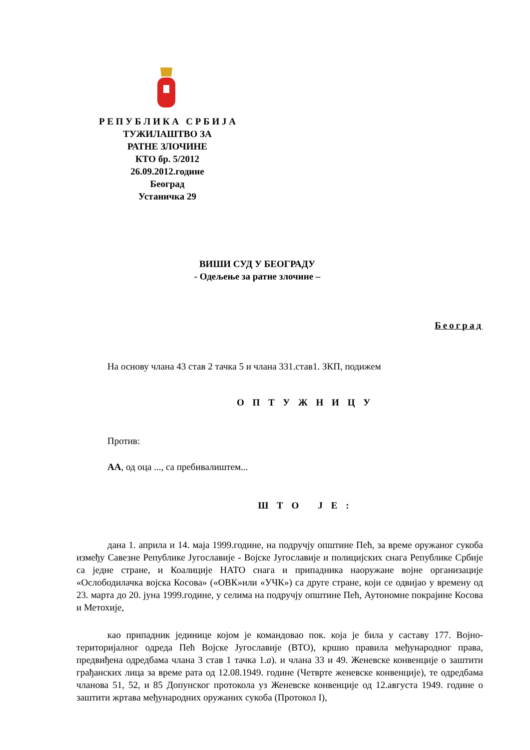Р Е П У Б Л И К А С Р Б И Ј А
ТУЖИЛАШТВО ЗА
РАТНЕ ЗЛОЧИНЕ
КТО бр. 5/2012
26.09.2012.године
Београд
Устаничка 29
ВИШИ СУД У БЕОГРАДУ
- Одељење за ратне злочине –
Београд
На основу члана 43 став 2 тачка 5 и члана 331.став1. ЗКП, подижем
О П Т У Ж Н И Ц У
Против:
АА, од оца ..., са пребивалиштем...
Ш Т О Ј Е :
дана 1. априла и 14. маја 1999.године, на подручју општине Пећ, за време оружаног сукоба између Савезне Републике Југославије - Војске Југославије и полицијских снага Републике Србије са једне стране, и Коалиције НАТО снага и припадника наоружане војне организације «Ослободилачка војска Косова» («ОВК»или «УЧК») са друге стране, који се одвијао у времену од 23. марта до 20. јуна 1999.године, у селима на подручју општине Пећ, Аутономне покрајине Косова и Метохије,
као припадник јединице којом је командовао пок. која је била у саставу 177. Војно-територијалног одреда Пећ Војске Југославије (ВТО), кршио правила међународног права, предвиђена одредбама члана 3 став 1 тачка 1.а). и члана 33 и 49. Женевске конвенције о заштити грађанских лица за време рата од 12.08.1949. године (Четврте женевске конвенције), те одредбама чланова 51, 52, и 85 Допунског протокола уз Женевске конвенције од 12.августа 1949. године о заштити жртава међународних оружаних сукоба (Протокол I),